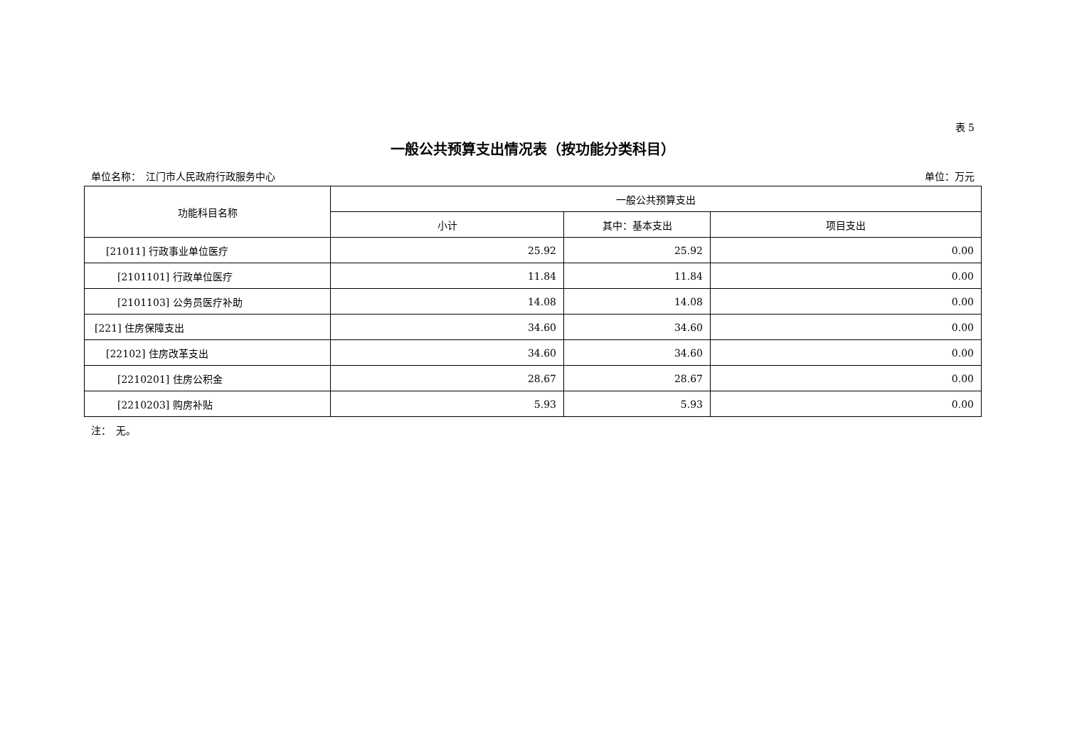表 5
一般公共预算支出情况表（按功能分类科目）
单位名称：　江门市人民政府行政服务中心 单位：万元
| 功能科目名称 | 一般公共预算支出 | | |
| --- | --- | --- | --- |
| | 小计 | 其中：基本支出 | 项目支出 |
| [21011] 行政事业单位医疗 | 25.92 | 25.92 | 0.00 |
| [2101101] 行政单位医疗 | 11.84 | 11.84 | 0.00 |
| [2101103] 公务员医疗补助 | 14.08 | 14.08 | 0.00 |
| [221] 住房保障支出 | 34.60 | 34.60 | 0.00 |
| [22102] 住房改革支出 | 34.60 | 34.60 | 0.00 |
| [2210201] 住房公积金 | 28.67 | 28.67 | 0.00 |
| [2210203] 购房补贴 | 5.93 | 5.93 | 0.00 |
注：　无。